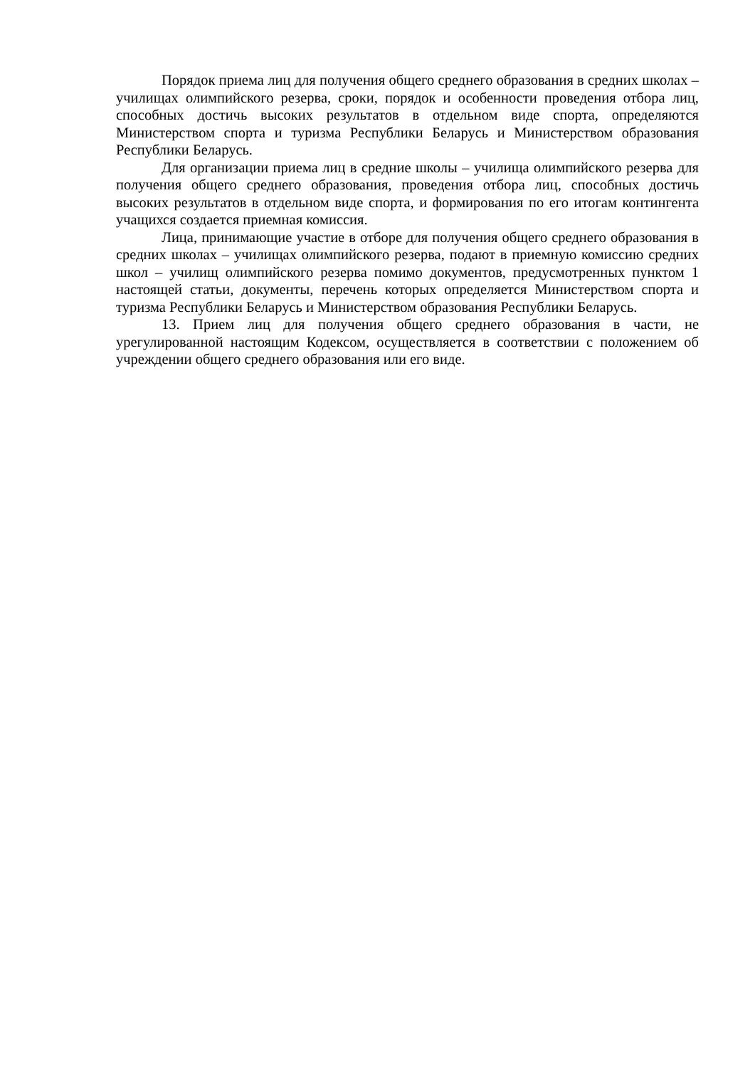Порядок приема лиц для получения общего среднего образования в средних школах – училищах олимпийского резерва, сроки, порядок и особенности проведения отбора лиц, способных достичь высоких результатов в отдельном виде спорта, определяются Министерством спорта и туризма Республики Беларусь и Министерством образования Республики Беларусь.
Для организации приема лиц в средние школы – училища олимпийского резерва для получения общего среднего образования, проведения отбора лиц, способных достичь высоких результатов в отдельном виде спорта, и формирования по его итогам контингента учащихся создается приемная комиссия.
Лица, принимающие участие в отборе для получения общего среднего образования в средних школах – училищах олимпийского резерва, подают в приемную комиссию средних школ – училищ олимпийского резерва помимо документов, предусмотренных пунктом 1 настоящей статьи, документы, перечень которых определяется Министерством спорта и туризма Республики Беларусь и Министерством образования Республики Беларусь.
13. Прием лиц для получения общего среднего образования в части, не урегулированной настоящим Кодексом, осуществляется в соответствии с положением об учреждении общего среднего образования или его виде.